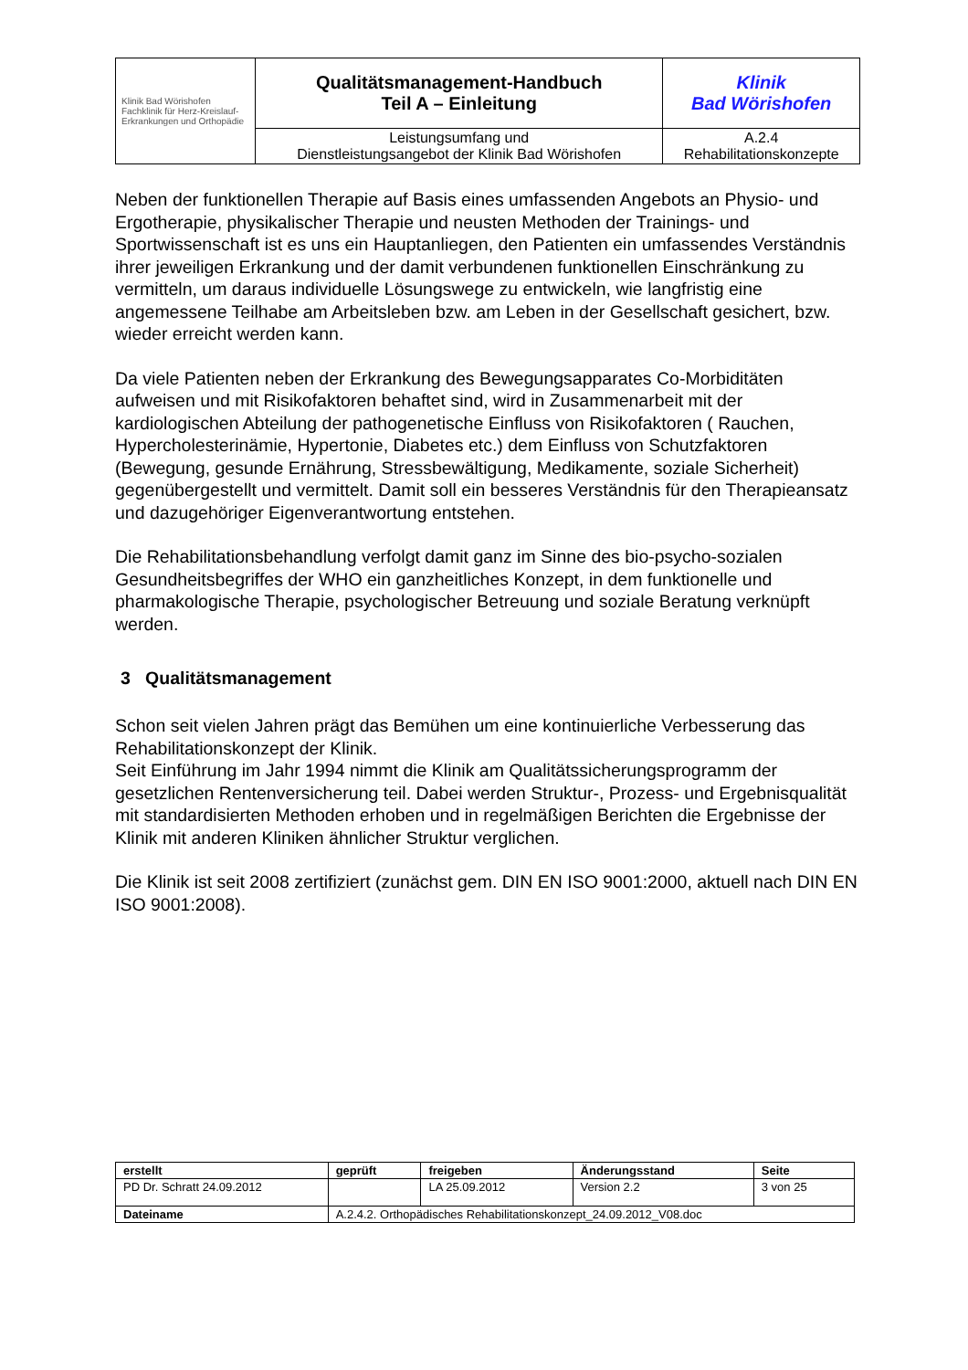| Klinik Bad Wörishofen Fachklinik für Herz-Kreislauf- Erkrankungen und Orthopädie | Qualitätsmanagement-Handbuch Teil A – Einleitung | Klinik Bad Wörishofen |
| | Leistungsumfang und Dienstleistungsangebot der Klinik Bad Wörishofen | A.2.4 Rehabilitationskonzepte |
Neben der funktionellen Therapie auf Basis eines umfassenden Angebots an Physio- und Ergotherapie, physikalischer Therapie und neusten Methoden der Trainings- und Sportwissenschaft ist es uns ein Hauptanliegen, den Patienten ein umfassendes Verständnis ihrer jeweiligen Erkrankung und der damit verbundenen funktionellen Einschränkung zu vermitteln, um daraus individuelle Lösungswege zu entwickeln, wie langfristig eine angemessene Teilhabe am Arbeitsleben bzw. am Leben in der Gesellschaft gesichert, bzw. wieder erreicht werden kann.
Da viele Patienten neben der Erkrankung des Bewegungsapparates Co-Morbiditäten aufweisen und mit Risikofaktoren behaftet sind, wird in Zusammenarbeit mit der kardiologischen Abteilung der pathogenetische Einfluss von Risikofaktoren ( Rauchen, Hypercholesterinämie, Hypertonie, Diabetes etc.) dem Einfluss von Schutzfaktoren (Bewegung, gesunde Ernährung, Stressbewältigung, Medikamente, soziale Sicherheit) gegenübergestellt und vermittelt. Damit soll ein besseres Verständnis für den Therapieansatz und dazugehöriger Eigenverantwortung entstehen.
Die Rehabilitationsbehandlung verfolgt damit ganz im Sinne des bio-psycho-sozialen Gesundheitsbegriffes der WHO ein ganzheitliches Konzept, in dem funktionelle und pharmakologische Therapie, psychologischer Betreuung und soziale Beratung verknüpft werden.
3 Qualitätsmanagement
Schon seit vielen Jahren prägt das Bemühen um eine kontinuierliche Verbesserung das Rehabilitationskonzept der Klinik.
Seit Einführung im Jahr 1994 nimmt die Klinik am Qualitätssicherungsprogramm der gesetzlichen Rentenversicherung teil. Dabei werden Struktur-, Prozess- und Ergebnisqualität mit standardisierten Methoden erhoben und in regelmäßigen Berichten die Ergebnisse der Klinik mit anderen Kliniken ähnlicher Struktur verglichen.
Die Klinik ist seit 2008 zertifiziert (zunächst gem. DIN EN ISO 9001:2000, aktuell nach DIN EN ISO 9001:2008).
| erstellt | geprüft | freigeben | Änderungsstand | Seite |
| PD Dr. Schratt 24.09.2012 | | LA 25.09.2012 | Version 2.2 | 3 von 25 |
| Dateiname | A.2.4.2. Orthopädisches Rehabilitationskonzept_24.09.2012_V08.doc | | | |